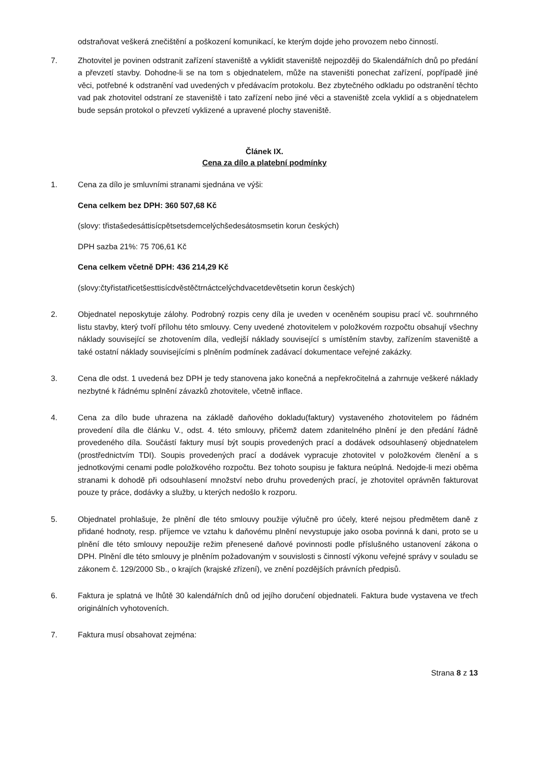odstraňovat veškerá znečištění a poškození komunikací, ke kterým dojde jeho provozem nebo činností.
7. Zhotovitel je povinen odstranit zařízení staveniště a vyklidit staveniště nejpozději do 5kalendářních dnů po předání a převzetí stavby. Dohodne-li se na tom s objednatelem, může na staveništi ponechat zařízení, popřípadě jiné věci, potřebné k odstranění vad uvedených v předávacím protokolu. Bez zbytečného odkladu po odstranění těchto vad pak zhotovitel odstraní ze staveniště i tato zařízení nebo jiné věci a staveniště zcela vyklidí a s objednatelem bude sepsán protokol o převzetí vyklizené a upravené plochy staveniště.
Článek IX.
Cena za dílo a platební podmínky
1. Cena za dílo je smluvními stranami sjednána ve výši:
Cena celkem bez DPH: 360 507,68 Kč
(slovy: třistašedesáttisícpětsetsdemcelýchšedesátosmsetin korun českých)
DPH sazba 21%: 75 706,61 Kč
Cena celkem včetně DPH: 436 214,29 Kč
(slovy:čtyřistatřicetšesttisícdvěstěčtrnáctcelýchdvacetdevětsetin korun českých)
2. Objednatel neposkytuje zálohy. Podrobný rozpis ceny díla je uveden v oceněném soupisu prací vč. souhrnného listu stavby, který tvoří přílohu této smlouvy. Ceny uvedené zhotovitelem v položkovém rozpočtu obsahují všechny náklady související se zhotovením díla, vedlejší náklady související s umístěním stavby, zařízením staveniště a také ostatní náklady souvisejícími s plněním podmínek zadávací dokumentace veřejné zakázky.
3. Cena dle odst. 1 uvedená bez DPH je tedy stanovena jako konečná a nepřekročitelná a zahrnuje veškeré náklady nezbytné k řádnému splnění závazků zhotovitele, včetně inflace.
4. Cena za dílo bude uhrazena na základě daňového dokladu(faktury) vystaveného zhotovitelem po řádném provedení díla dle článku V., odst. 4. této smlouvy, přičemž datem zdanitelného plnění je den předání řádně provedeného díla. Součástí faktury musí být soupis provedených prací a dodávek odsouhlasený objednatelem (prostřednictvím TDI). Soupis provedených prací a dodávek vypracuje zhotovitel v položkovém členění a s jednotkovými cenami podle položkového rozpočtu. Bez tohoto soupisu je faktura neúplná. Nedojde-li mezi oběma stranami k dohodě při odsouhlasení množství nebo druhu provedených prací, je zhotovitel oprávněn fakturovat pouze ty práce, dodávky a služby, u kterých nedošlo k rozporu.
5. Objednatel prohlašuje, že plnění dle této smlouvy použije výlučně pro účely, které nejsou předmětem daně z přidané hodnoty, resp. příjemce ve vztahu k daňovému plnění nevystupuje jako osoba povinná k dani, proto se u plnění dle této smlouvy nepoužije režim přenesené daňové povinnosti podle příslušného ustanovení zákona o DPH. Plnění dle této smlouvy je plněním požadovaným v souvislosti s činností výkonu veřejné správy v souladu se zákonem č. 129/2000 Sb., o krajích (krajské zřízení), ve znění pozdějších právních předpisů.
6. Faktura je splatná ve lhůtě 30 kalendářních dnů od jejího doručení objednateli. Faktura bude vystavena ve třech originálních vyhotoveních.
7. Faktura musí obsahovat zejména:
Strana 8 z 13